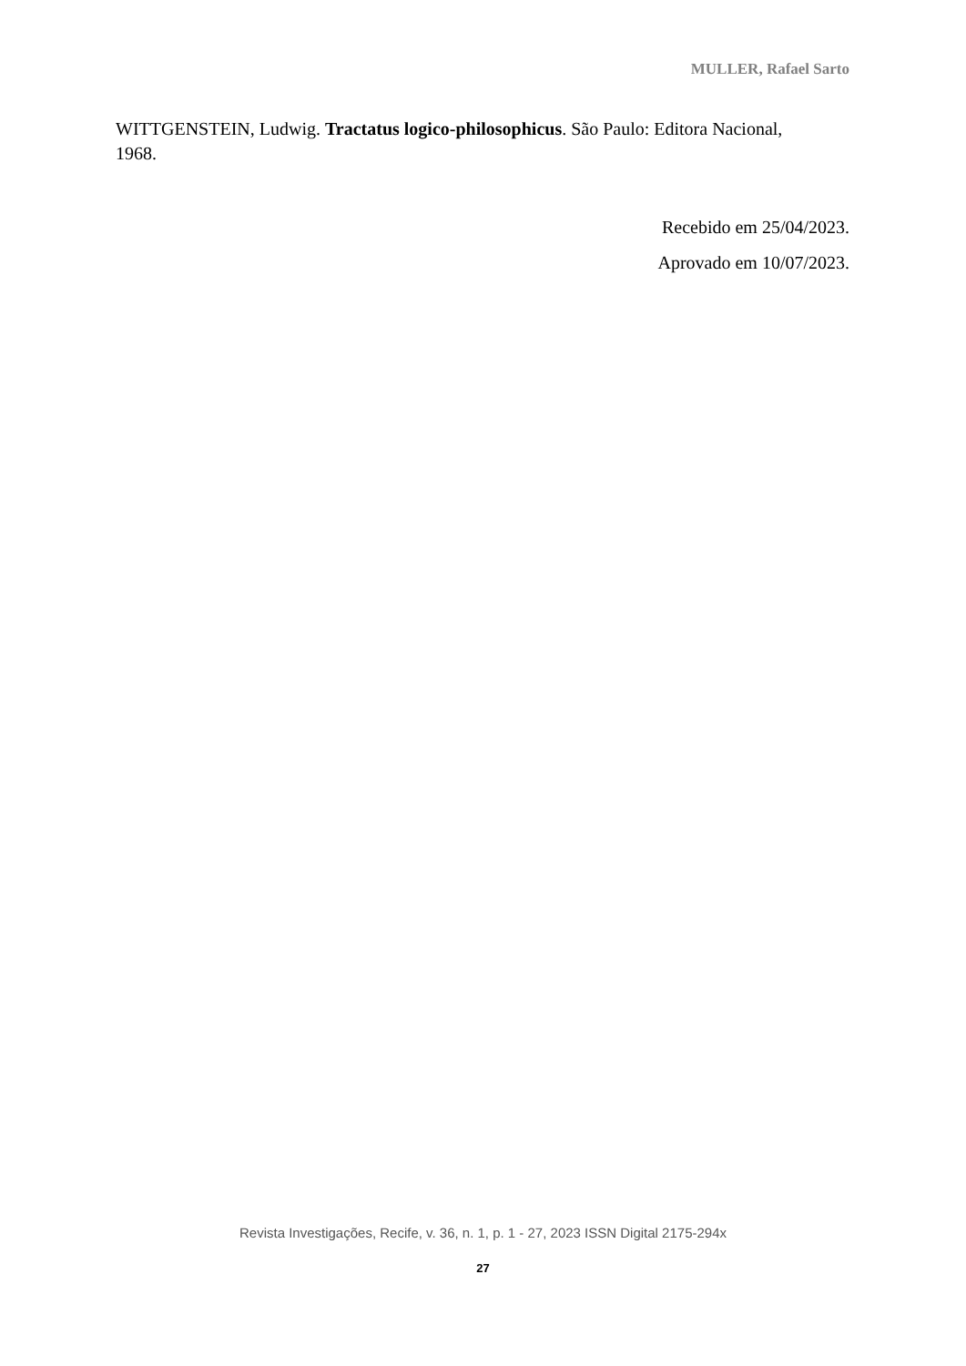MULLER, Rafael Sarto
WITTGENSTEIN, Ludwig. Tractatus logico-philosophicus. São Paulo: Editora Nacional, 1968.
Recebido em 25/04/2023.
Aprovado em 10/07/2023.
Revista Investigações, Recife, v. 36, n. 1, p. 1 - 27, 2023 ISSN Digital 2175-294x
27